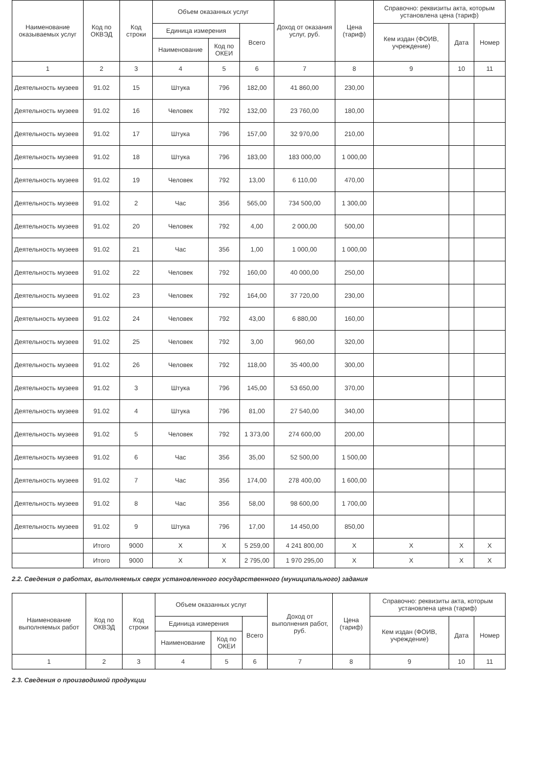| Наименование оказываемых услуг | Код по ОКВЭД | Код строки | Объем оказанных услуг | | | Доход от оказания услуг, руб. | Цена (тариф) | Справочно: реквизиты акта, которым установлена цена (тариф) | | |
| --- | --- | --- | --- | --- | --- | --- | --- | --- | --- | --- |
| | | | Единица измерения | | Всего | | | Кем издан (ФОИВ, учреждение) | Дата | Номер |
| | | | Наименование | Код по ОКЕИ | | | | | | |
| 1 | 2 | 3 | 4 | 5 | 6 | 7 | 8 | 9 | 10 | 11 |
| Деятельность музеев | 91.02 | 15 | Штука | 796 | 182,00 | 41 860,00 | 230,00 | | | |
| Деятельность музеев | 91.02 | 16 | Человек | 792 | 132,00 | 23 760,00 | 180,00 | | | |
| Деятельность музеев | 91.02 | 17 | Штука | 796 | 157,00 | 32 970,00 | 210,00 | | | |
| Деятельность музеев | 91.02 | 18 | Штука | 796 | 183,00 | 183 000,00 | 1 000,00 | | | |
| Деятельность музеев | 91.02 | 19 | Человек | 792 | 13,00 | 6 110,00 | 470,00 | | | |
| Деятельность музеев | 91.02 | 2 | Час | 356 | 565,00 | 734 500,00 | 1 300,00 | | | |
| Деятельность музеев | 91.02 | 20 | Человек | 792 | 4,00 | 2 000,00 | 500,00 | | | |
| Деятельность музеев | 91.02 | 21 | Час | 356 | 1,00 | 1 000,00 | 1 000,00 | | | |
| Деятельность музеев | 91.02 | 22 | Человек | 792 | 160,00 | 40 000,00 | 250,00 | | | |
| Деятельность музеев | 91.02 | 23 | Человек | 792 | 164,00 | 37 720,00 | 230,00 | | | |
| Деятельность музеев | 91.02 | 24 | Человек | 792 | 43,00 | 6 880,00 | 160,00 | | | |
| Деятельность музеев | 91.02 | 25 | Человек | 792 | 3,00 | 960,00 | 320,00 | | | |
| Деятельность музеев | 91.02 | 26 | Человек | 792 | 118,00 | 35 400,00 | 300,00 | | | |
| Деятельность музеев | 91.02 | 3 | Штука | 796 | 145,00 | 53 650,00 | 370,00 | | | |
| Деятельность музеев | 91.02 | 4 | Штука | 796 | 81,00 | 27 540,00 | 340,00 | | | |
| Деятельность музеев | 91.02 | 5 | Человек | 792 | 1 373,00 | 274 600,00 | 200,00 | | | |
| Деятельность музеев | 91.02 | 6 | Час | 356 | 35,00 | 52 500,00 | 1 500,00 | | | |
| Деятельность музеев | 91.02 | 7 | Час | 356 | 174,00 | 278 400,00 | 1 600,00 | | | |
| Деятельность музеев | 91.02 | 8 | Час | 356 | 58,00 | 98 600,00 | 1 700,00 | | | |
| Деятельность музеев | 91.02 | 9 | Штука | 796 | 17,00 | 14 450,00 | 850,00 | | | |
| | Итого | 9000 | X | X | 5 259,00 | 4 241 800,00 | X | X | X | X |
| | Итого | 9000 | X | X | 2 795,00 | 1 970 295,00 | X | X | X | X |
2.2. Сведения о работах, выполняемых сверх установленного государственного (муниципального) задания
| Наименование выполняемых работ | Код по ОКВЭД | Код строки | Объем оказанных услуг | | | Доход от выполнения работ, руб. | Цена (тариф) | Справочно: реквизиты акта, которым установлена цена (тариф) | | |
| --- | --- | --- | --- | --- | --- | --- | --- | --- | --- | --- |
| | | | Единица измерения | | Всего | | | Кем издан (ФОИВ, учреждение) | Дата | Номер |
| | | | Наименование | Код по ОКЕИ | | | | | | |
| 1 | 2 | 3 | 4 | 5 | 6 | 7 | 8 | 9 | 10 | 11 |
2.3. Сведения о производимой продукции